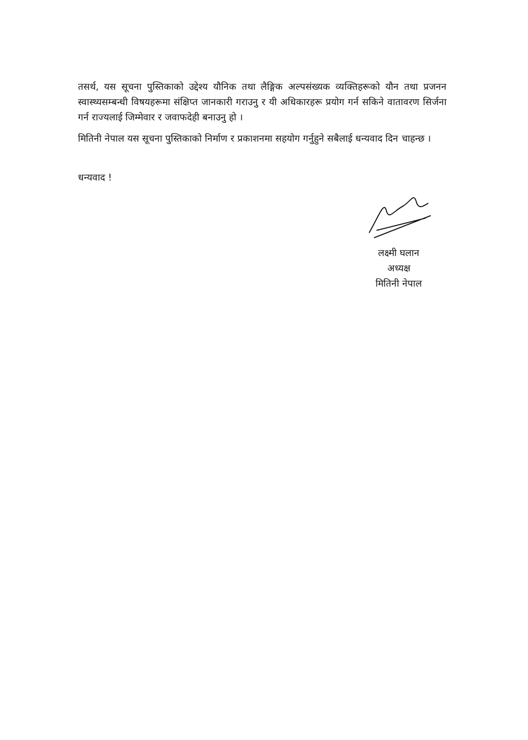तसर्थ, यस सूचना पुस्तिकाको उद्देश्य यौनिक तथा लैङ्गिक अल्पसंख्यक व्यक्तिहरूको यौन तथा प्रजनन स्वास्थ्यसम्बन्धी विषयहरूमा संक्षिप्त जानकारी गराउनु र यी अधिकारहरू प्रयोग गर्न सकिने वातावरण सिर्जना गर्न राज्यलाई जिम्मेवार र जवाफदेही बनाउनु हो ।
मितिनी नेपाल यस सूचना पुस्तिकाको निर्माण र प्रकाशनमा सहयोग गर्नुहुने सबैलाई धन्यवाद दिन चाहन्छ ।
धन्यवाद !
लक्ष्मी घलान
अध्यक्ष
मितिनी नेपाल